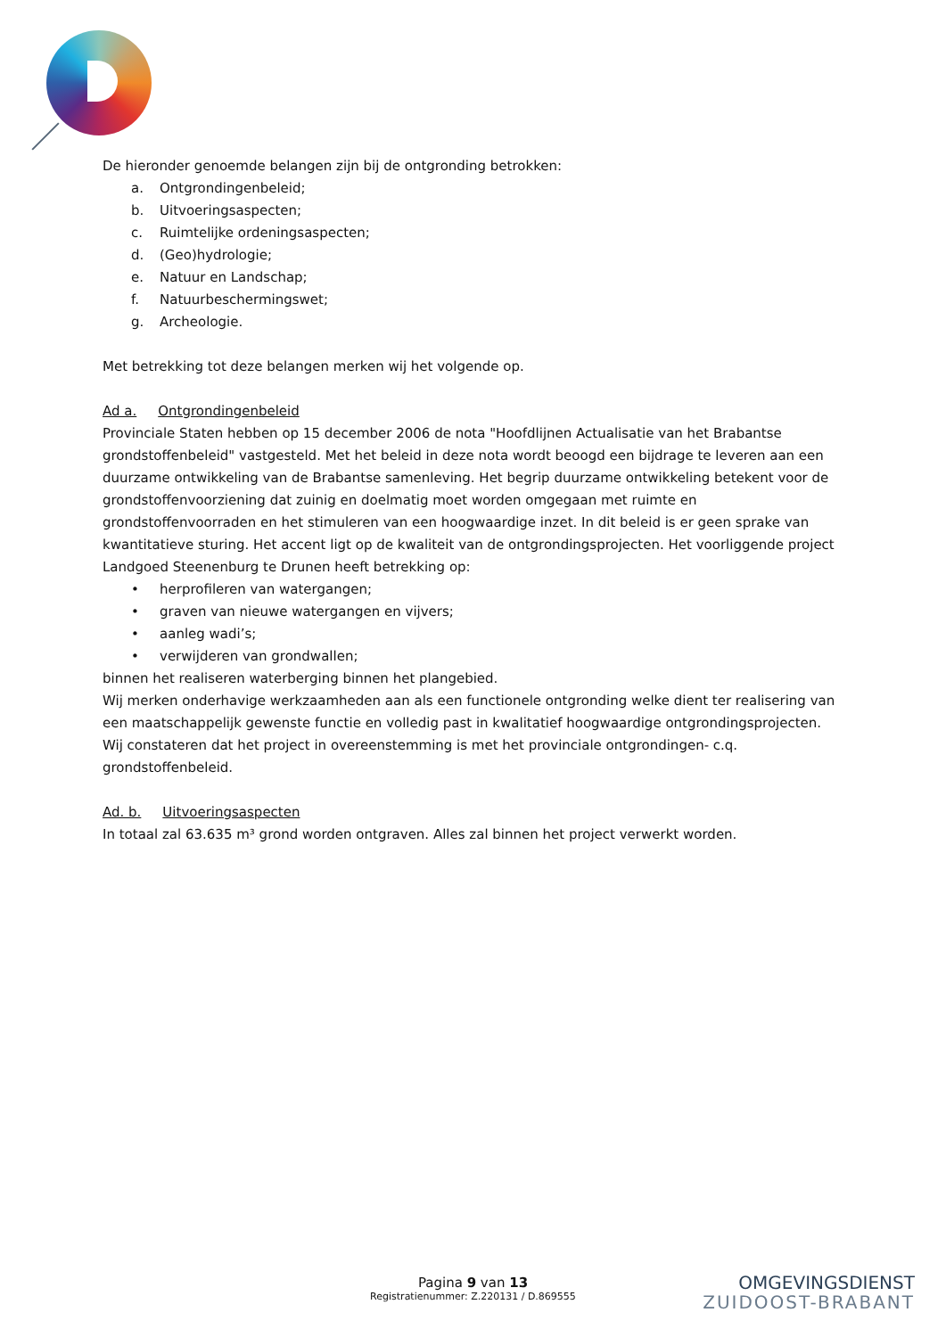De hieronder genoemde belangen zijn bij de ontgronding betrokken:
a. Ontgrondingenbeleid;
b. Uitvoeringsaspecten;
c. Ruimtelijke ordeningsaspecten;
d. (Geo)hydrologie;
e. Natuur en Landschap;
f. Natuurbeschermingswet;
g. Archeologie.
Met betrekking tot deze belangen merken wij het volgende op.
Ad a. Ontgrondingenbeleid
Provinciale Staten hebben op 15 december 2006 de nota "Hoofdlijnen Actualisatie van het Brabantse grondstoffenbeleid" vastgesteld. Met het beleid in deze nota wordt beoogd een bijdrage te leveren aan een duurzame ontwikkeling van de Brabantse samenleving. Het begrip duurzame ontwikkeling betekent voor de grondstoffenvoorziening dat zuinig en doelmatig moet worden omgegaan met ruimte en grondstoffenvoorraden en het stimuleren van een hoogwaardige inzet. In dit beleid is er geen sprake van kwantitatieve sturing. Het accent ligt op de kwaliteit van de ontgrondingsprojecten. Het voorliggende project Landgoed Steenenburg te Drunen heeft betrekking op:
• herprofileren van watergangen;
• graven van nieuwe watergangen en vijvers;
• aanleg wadi’s;
• verwijderen van grondwallen;
binnen het realiseren waterberging binnen het plangebied.
Wij merken onderhavige werkzaamheden aan als een functionele ontgronding welke dient ter realisering van een maatschappelijk gewenste functie en volledig past in kwalitatief hoogwaardige ontgrondingsprojecten. Wij constateren dat het project in overeenstemming is met het provinciale ontgrondingen- c.q. grondstoffenbeleid.
Ad. b. Uitvoeringsaspecten
In totaal zal 63.635 m³ grond worden ontgraven. Alles zal binnen het project verwerkt worden.
Pagina 9 van 13
Registratienummer: Z.220131 / D.869555
OMGEVINGSDIENST
ZUIDOOST-BRABANT